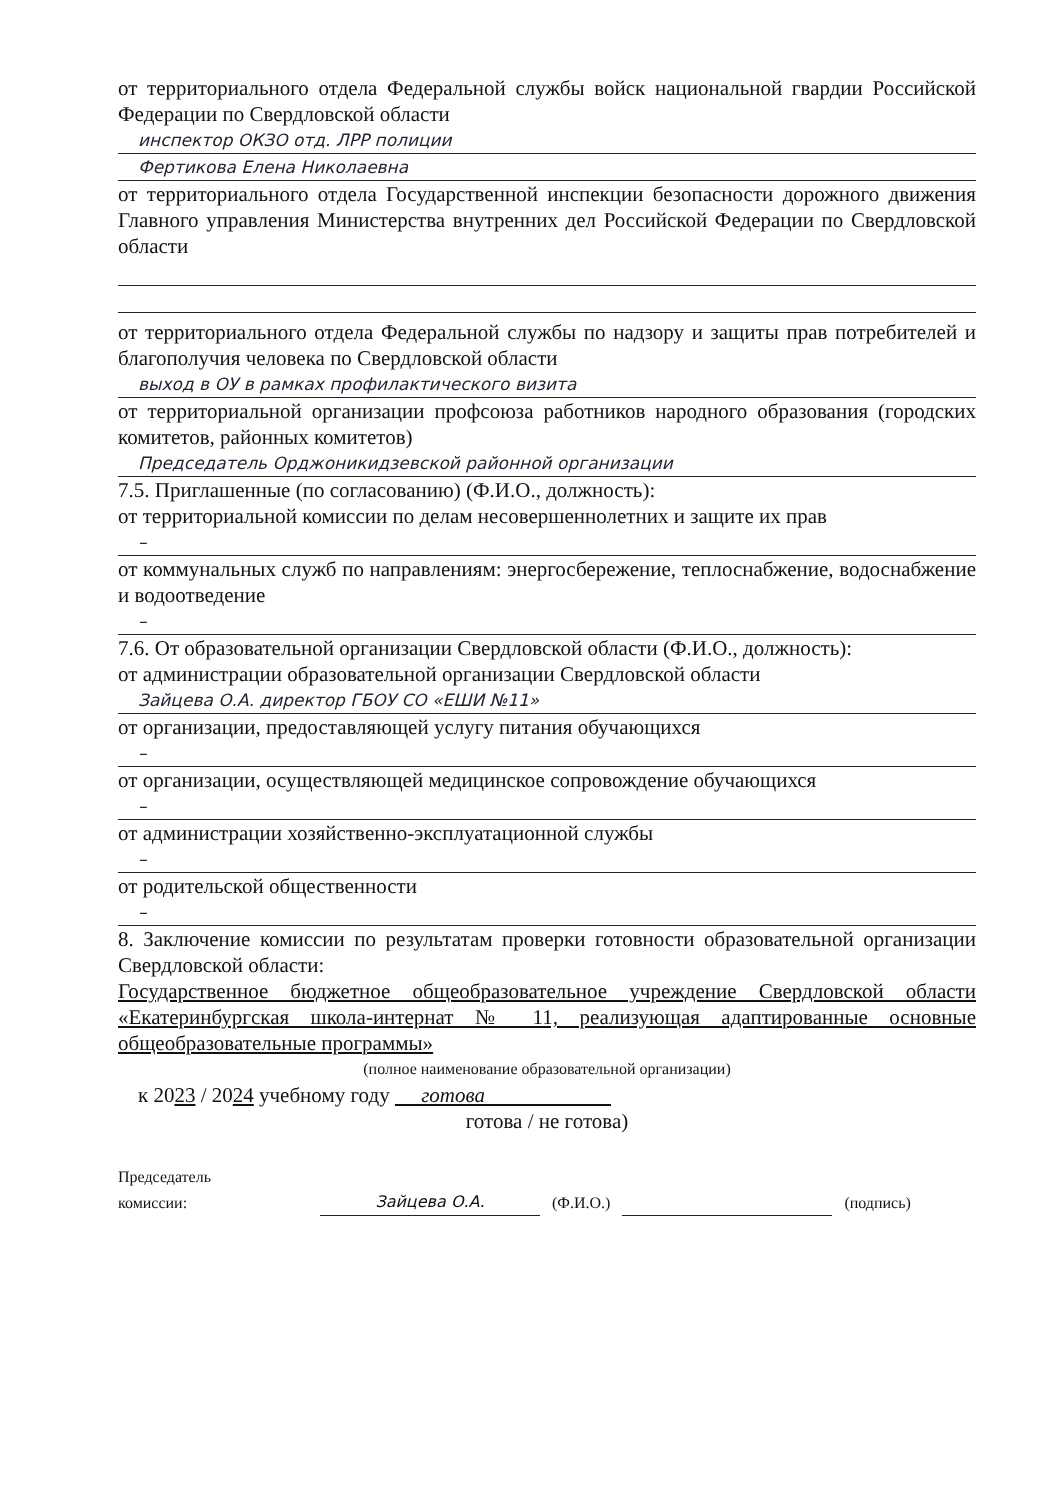от территориального отдела Федеральной службы войск национальной гвардии Российской Федерации по Свердловской области
инспектор ОКЗО отд. ЛРР полиции
Фертикова Елена Николаевна
от территориального отдела Государственной инспекции безопасности дорожного движения Главного управления Министерства внутренних дел Российской Федерации по Свердловской области
от территориального отдела Федеральной службы по надзору и защиты прав потребителей и благополучия человека по Свердловской области
выход в ОУ в рамках профилактического визита
от территориальной организации профсоюза работников народного образования (городских комитетов, районных комитетов)
Председатель Орджоникидзевской районной организации
7.5. Приглашенные (по согласованию) (Ф.И.О., должность):
от территориальной комиссии по делам несовершеннолетних и защите их прав
–
от коммунальных служб по направлениям: энергосбережение, теплоснабжение, водоснабжение и водоотведение
–
7.6. От образовательной организации Свердловской области (Ф.И.О., должность):
от администрации образовательной организации Свердловской области
Зайцева О.А. директор ГБОУ СО «ЕШИ №11»
от организации, предоставляющей услугу питания обучающихся
–
от организации, осуществляющей медицинское сопровождение обучающихся
–
от администрации хозяйственно-эксплуатационной службы
–
от родительской общественности
–
8. Заключение комиссии по результатам проверки готовности образовательной организации Свердловской области:
Государственное бюджетное общеобразовательное учреждение Свердловской области «Екатеринбургская школа-интернат № 11, реализующая адаптированные основные общеобразовательные программы»
(полное наименование образовательной организации)
к 2023 / 2024 учебному году готова
готова / не готова)
Председатель
комиссии:
Зайцева О.А.
(Ф.И.О.)
(подпись)